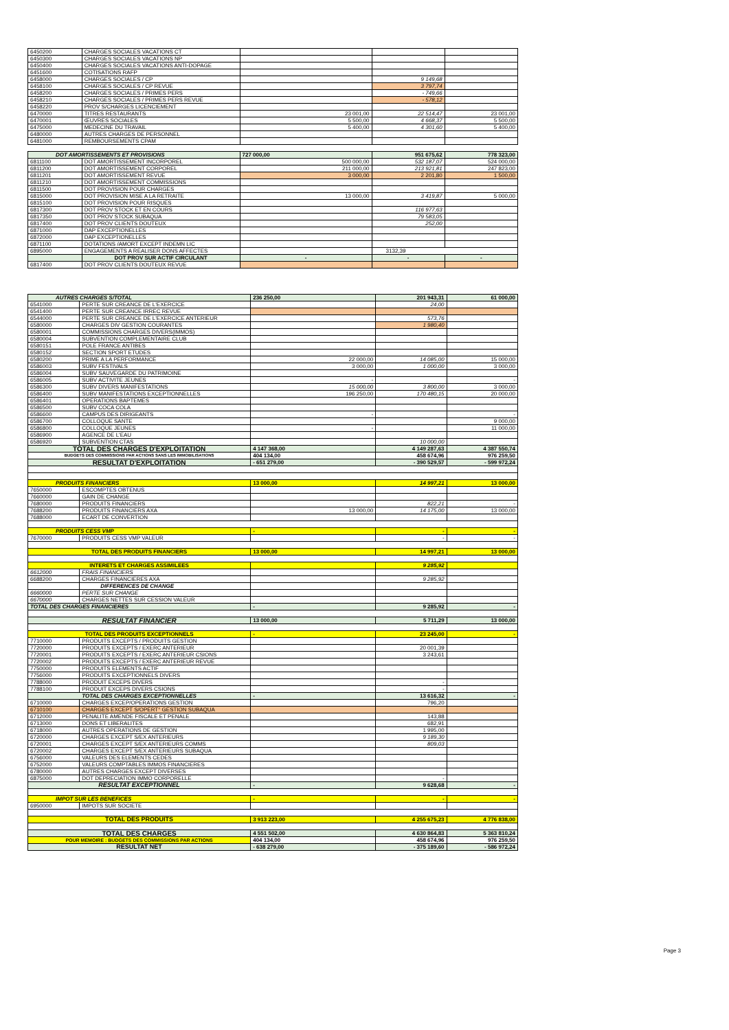| 6450200 | CHARGES SOCIALES VACATIONS CT | | | |
| 6450300 | CHARGES SOCIALES VACATIONS NP | | | |
| 6450400 | CHARGES SOCIALES VACATIONS ANTI-DOPAGE | | | |
| 6451600 | COTISATIONS RAFP | | | |
| 6458000 | CHARGES SOCIALES / CP | | 9 149,68 | |
| 6458100 | CHARGES SOCIALES / CP REVUE | | 3 797,74 | |
| 6458200 | CHARGES SOCIALES / PRIMES PERS | | - 749,66 | |
| 6458210 | CHARGES SOCIALES / PRIMES PERS REVUE | | - 578,12 | |
| 6458220 | PROV S/CHARGES LICENCIEMENT | | | |
| 6470000 | TITRES RESTAURANTS | 23 001,00 | 22 514,47 | 23 001,00 |
| 6470001 | ŒUVRES SOCIALES | 5 500,00 | 4 668,37 | 5 500,00 |
| 6475000 | MEDECINE DU TRAVAIL | 5 400,00 | 4 301,60 | 5 400,00 |
| 6480000 | AUTRES CHARGES DE PERSONNEL | | | |
| 6481000 | REMBOURSEMENTS CPAM | | | |
| DOT AMORTISSEMENTS ET PROVISIONS | | 727 000,00 | 951 675,62 | 778 323,00 |
| 6811100 | DOT AMORTISSEMENT INCORPOREL | 500 000,00 | 532 187,07 | 524 000,00 |
| 6811200 | DOT AMORTISSEMENT CORPOREL | 211 000,00 | 213 921,81 | 247 823,00 |
| 6811201 | DOT AMORTISSEMENT REVUE | 3 000,00 | 2 201,80 | 1 500,00 |
| 6811210 | DOT AMORTISSEMENT COMMISSIONS | | | |
| 6811500 | DOT PROVISION POUR CHARGES | | | |
| 6815000 | DOT PROVISION MISE A LA RETRAITE | 13 000,00 | 3 419,87 | 5 000,00 |
| 6815100 | DOT PROVISION POUR RISQUES | | | |
| 6817300 | DOT PROV STOCK ET EN COURS | | 116 977,63 | |
| 6817350 | DOT PROV STOCK SUBAQUA | | 79 583,05 | |
| 6817400 | DOT PROV CLIENTS DOUTEUX | | 252,00 | |
| 6871000 | DAP EXCEPTIONELLES | | | |
| 6872000 | DAP EXCEPTIONELLES | | | |
| 6871100 | DOTATIONS /AMORT EXCEPT INDEMN LIC | | | |
| 6895000 | ENGAGEMENTS A REALISER DONS AFFECTES | | 3132,39 | |
| | DOT PROV SUR ACTIF CIRCULANT | - | - | - |
| 6817400 | DOT PROV CLIENTS DOUTEUX REVUE | | | |
| AUTRES CHARGES S/TOTAL | | 236 250,00 | 201 943,31 | 61 000,00 |
| 6541000 | PERTE SUR CREANCE DE L'EXERCICE | | 24,00 | |
| 6541400 | PERTE SUR CREANCE IRREC REVUE | | | |
| 6544000 | PERTE SUR CREANCE DE L'EXERCICE ANTERIEUR | | 573,76 | |
| 6580000 | CHARGES DIV GESTION COURANTES | | 1 980,40 | |
| 6580001 | COMMISSIONS CHARGES DIVERS(IMMOS) | | | |
| 6580004 | SUBVENTION COMPLEMENTAIRE CLUB | | | |
| 6580151 | POLE FRANCE ANTIBES | | | |
| 6580152 | SECTION SPORT ETUDES | | | |
| 6580200 | PRIME A LA PERFORMANCE | 22 000,00 | 14 085,00 | 15 000,00 |
| 6586003 | SUBV FESTIVALS | 3 000,00 | 1 000,00 | 3 000,00 |
| 6586004 | SUBV SAUVEGARDE DU PATRIMOINE | | | |
| 6586005 | SUBV ACTIVITE JEUNES | - | | - |
| 6586300 | SUBV DIVERS MANIFESTATIONS | 15 000,00 | 3 800,00 | 3 000,00 |
| 6586400 | SUBV MANIFESTATIONS EXCEPTIONNELLES | 196 250,00 | 170 480,15 | 20 000,00 |
| 6586401 | OPERATIONS BAPTEMES | | | |
| 6586500 | SUBV COCA COLA | | | |
| 6586600 | CAMPUS DES DIRIGEANTS | - | | - |
| 6586700 | COLLOQUE SANTE | | | 9 000,00 |
| 6586800 | COLLOQUE JEUNES | - | | 11 000,00 |
| 6586900 | AGENCE DE L'EAU | | | |
| 6586920 | SUBVENTION CTAS | | 10 000,00 | |
| TOTAL DES CHARGES D'EXPLOITATION | | 4 147 368,00 | 4 149 287,63 | 4 387 550,74 |
| BUDGETS DES COMMISSIONS PAR ACTIONS SANS LES IMMOBILISATIONS | | 404 134,00 | 458 674,96 | 976 259,50 |
| RESULTAT D'EXPLOITATION | | - 651 279,00 | - 390 529,57 | - 599 972,24 |
| PRODUITS FINANCIERS | | 13 000,00 | 14 997,21 | 13 000,00 |
| 7650000 | ESCOMPTES OBTENUS | | | |
| 7660000 | GAIN DE CHANGE | | | |
| 7680000 | PRODUITS FINANCIERS | | 822,21 | - |
| 7688200 | PRODUITS FINANCIERS AXA | 13 000,00 | 14 175,00 | 13 000,00 |
| 7688000 | ECART DE CONVERTION | | | |
| PRODUITS CESS VMP | | - | - | - |
| 7670000 | PRODUITS CESS VMP VALEUR | | - | - |
| TOTAL DES PRODUITS FINANCIERS | | 13 000,00 | 14 997,21 | 13 000,00 |
| INTERETS ET CHARGES ASSIMILEES | | | 9 285,92 | |
| 6612000 | FRAIS FINANCIERS | | | |
| 6688200 | CHARGES FINANCIERES AXA | | 9 285,92 | |
| | DIFFERENCES DE CHANGE | | | |
| 6660000 | PERTE SUR CHANGE | | | |
| 6670000 | CHARGES NETTES SUR CESSION VALEUR | | | |
| TOTAL DES CHARGES FINANCIERES | | - | 9 285,92 | - |
| RESULTAT FINANCIER | | 13 000,00 | 5 711,29 | 13 000,00 |
| TOTAL DES PRODUITS EXCEPTIONNELS | | - | 23 245,00 | - |
| 7710000 | PRODUITS EXCEPTS / PRODUITS GESTION | | | |
| 7720000 | PRODUITS EXCEPTS / EXERC ANTERIEUR | | 20 001,39 | |
| 7720001 | PRODUITS EXCEPTS / EXERC ANTERIEUR CSIONS | | 3 243,61 | |
| 7720002 | PRODUITS EXCEPTS / EXERC ANTERIEUR REVUE | | | |
| 7750000 | PRODUITS ELEMENTS ACTIF | | | |
| 7756000 | PRODUITS EXCEPTIONNELS DIVERS | | | |
| 7788000 | PRODUIT EXCEPS DIVERS | | - | |
| 7788100 | PRODUIT EXCEPS DIVERS CSIONS | | - | |
| TOTAL DES CHARGES EXCEPTIONNELLES | | - | 13 616,32 | - |
| 6710000 | CHARGES EXCEP/OPERATIONS GESTION | | 796,20 | |
| 6710100 | CHARGES EXCEPT S/OPERT° GESTION SUBAQUA | | | |
| 6712000 | PENALITE AMENDE FISCALE ET PENALE | | 143,88 | |
| 6713000 | DONS ET LIBERALITES | | 682,91 | |
| 6718000 | AUTRES OPERATIONS DE GESTION | | 1 995,00 | |
| 6720000 | CHARGES EXCEPT S/EX ANTERIEURS | | 9 189,30 | |
| 6720001 | CHARGES EXCEPT S/EX ANTERIEURS COMMS | | 809,03 | |
| 6720002 | CHARGES EXCEPT S/EX ANTERIEURS SUBAQUA | | | |
| 6756000 | VALEURS DES ELEMENTS CEDES | | | |
| 6752000 | VALEURS COMPTABLES IMMOS FINANCIERES | | | |
| 6780000 | AUTRES CHARGES EXCEPT DIVERSES | | | |
| 6875000 | DOT DEPRECIATION IMMO CORPORELLE | | - | |
| RESULTAT EXCEPTIONNEL | | - | 9 628,68 | - |
| IMPOT SUR LES BENEFICES | | - | - | - |
| 6950000 | IMPOTS SUR SOCIETE | | | |
| TOTAL DES PRODUITS | | 3 913 223,00 | 4 255 675,23 | 4 776 838,00 |
| TOTAL DES CHARGES | | 4 551 502,00 | 4 630 864,83 | 5 363 810,24 |
| POUR MEMOIRE : BUDGETS DES COMMISSIONS PAR ACTIONS | | 404 134,00 | 458 674,96 | 976 259,50 |
| RESULTAT NET | | - 638 279,00 | - 375 189,60 | - 586 972,24 |
Page 3